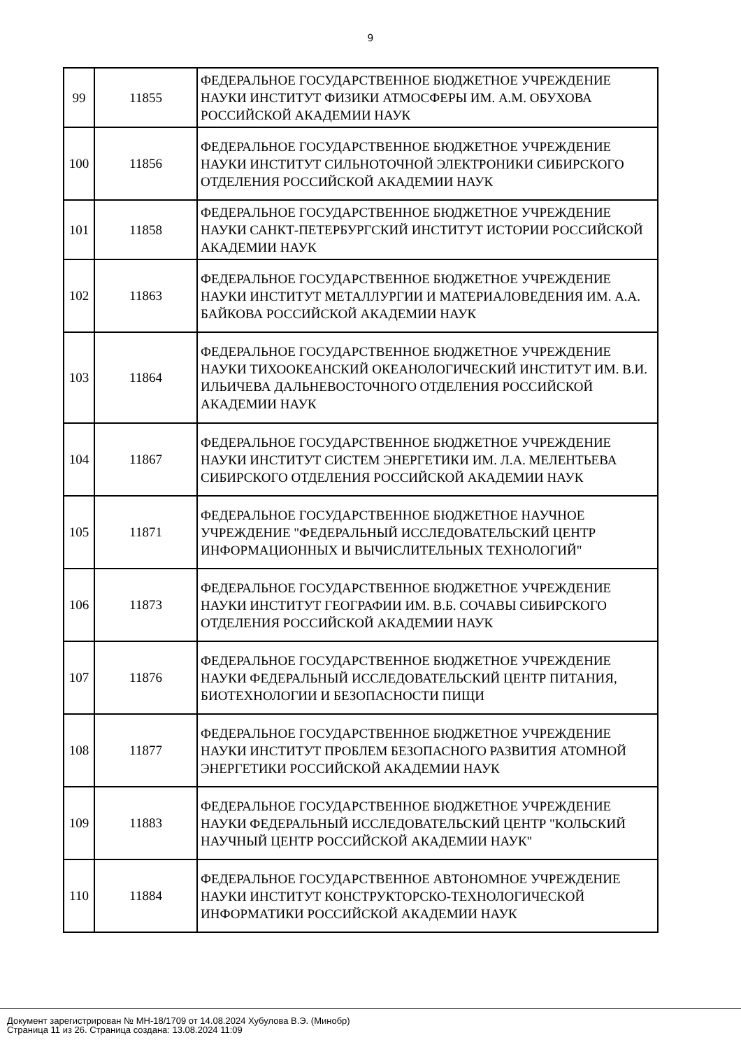9
| 99 | 11855 | ФЕДЕРАЛЬНОЕ ГОСУДАРСТВЕННОЕ БЮДЖЕТНОЕ УЧРЕЖДЕНИЕ НАУКИ ИНСТИТУТ ФИЗИКИ АТМОСФЕРЫ ИМ. А.М. ОБУХОВА РОССИЙСКОЙ АКАДЕМИИ НАУК |
| 100 | 11856 | ФЕДЕРАЛЬНОЕ ГОСУДАРСТВЕННОЕ БЮДЖЕТНОЕ УЧРЕЖДЕНИЕ НАУКИ ИНСТИТУТ СИЛЬНОТОЧНОЙ ЭЛЕКТРОНИКИ СИБИРСКОГО ОТДЕЛЕНИЯ РОССИЙСКОЙ АКАДЕМИИ НАУК |
| 101 | 11858 | ФЕДЕРАЛЬНОЕ ГОСУДАРСТВЕННОЕ БЮДЖЕТНОЕ УЧРЕЖДЕНИЕ НАУКИ САНКТ-ПЕТЕРБУРГСКИЙ ИНСТИТУТ ИСТОРИИ РОССИЙСКОЙ АКАДЕМИИ НАУК |
| 102 | 11863 | ФЕДЕРАЛЬНОЕ ГОСУДАРСТВЕННОЕ БЮДЖЕТНОЕ УЧРЕЖДЕНИЕ НАУКИ ИНСТИТУТ МЕТАЛЛУРГИИ И МАТЕРИАЛОВЕДЕНИЯ ИМ. А.А. БАЙКОВА РОССИЙСКОЙ АКАДЕМИИ НАУК |
| 103 | 11864 | ФЕДЕРАЛЬНОЕ ГОСУДАРСТВЕННОЕ БЮДЖЕТНОЕ УЧРЕЖДЕНИЕ НАУКИ ТИХООКЕАНСКИЙ ОКЕАНОЛОГИЧЕСКИЙ ИНСТИТУТ ИМ. В.И. ИЛЬИЧЕВА ДАЛЬНЕВОСТОЧНОГО ОТДЕЛЕНИЯ РОССИЙСКОЙ АКАДЕМИИ НАУК |
| 104 | 11867 | ФЕДЕРАЛЬНОЕ ГОСУДАРСТВЕННОЕ БЮДЖЕТНОЕ УЧРЕЖДЕНИЕ НАУКИ ИНСТИТУТ СИСТЕМ ЭНЕРГЕТИКИ ИМ. Л.А. МЕЛЕНТЬЕВА СИБИРСКОГО ОТДЕЛЕНИЯ РОССИЙСКОЙ АКАДЕМИИ НАУК |
| 105 | 11871 | ФЕДЕРАЛЬНОЕ ГОСУДАРСТВЕННОЕ БЮДЖЕТНОЕ НАУЧНОЕ УЧРЕЖДЕНИЕ "ФЕДЕРАЛЬНЫЙ ИССЛЕДОВАТЕЛЬСКИЙ ЦЕНТР ИНФОРМАЦИОННЫХ И ВЫЧИСЛИТЕЛЬНЫХ ТЕХНОЛОГИЙ" |
| 106 | 11873 | ФЕДЕРАЛЬНОЕ ГОСУДАРСТВЕННОЕ БЮДЖЕТНОЕ УЧРЕЖДЕНИЕ НАУКИ ИНСТИТУТ ГЕОГРАФИИ ИМ. В.Б. СОЧАВЫ СИБИРСКОГО ОТДЕЛЕНИЯ РОССИЙСКОЙ АКАДЕМИИ НАУК |
| 107 | 11876 | ФЕДЕРАЛЬНОЕ ГОСУДАРСТВЕННОЕ БЮДЖЕТНОЕ УЧРЕЖДЕНИЕ НАУКИ ФЕДЕРАЛЬНЫЙ ИССЛЕДОВАТЕЛЬСКИЙ ЦЕНТР ПИТАНИЯ, БИОТЕХНОЛОГИИ И БЕЗОПАСНОСТИ ПИЩИ |
| 108 | 11877 | ФЕДЕРАЛЬНОЕ ГОСУДАРСТВЕННОЕ БЮДЖЕТНОЕ УЧРЕЖДЕНИЕ НАУКИ ИНСТИТУТ ПРОБЛЕМ БЕЗОПАСНОГО РАЗВИТИЯ АТОМНОЙ ЭНЕРГЕТИКИ РОССИЙСКОЙ АКАДЕМИИ НАУК |
| 109 | 11883 | ФЕДЕРАЛЬНОЕ ГОСУДАРСТВЕННОЕ БЮДЖЕТНОЕ УЧРЕЖДЕНИЕ НАУКИ ФЕДЕРАЛЬНЫЙ ИССЛЕДОВАТЕЛЬСКИЙ ЦЕНТР "КОЛЬСКИЙ НАУЧНЫЙ ЦЕНТР РОССИЙСКОЙ АКАДЕМИИ НАУК" |
| 110 | 11884 | ФЕДЕРАЛЬНОЕ ГОСУДАРСТВЕННОЕ АВТОНОМНОЕ УЧРЕЖДЕНИЕ НАУКИ ИНСТИТУТ КОНСТРУКТОРСКО-ТЕХНОЛОГИЧЕСКОЙ ИНФОРМАТИКИ РОССИЙСКОЙ АКАДЕМИИ НАУК |
Документ зарегистрирован № МН-18/1709 от 14.08.2024 Хубулова В.Э. (Минобр)
Страница 11 из 26. Страница создана: 13.08.2024 11:09